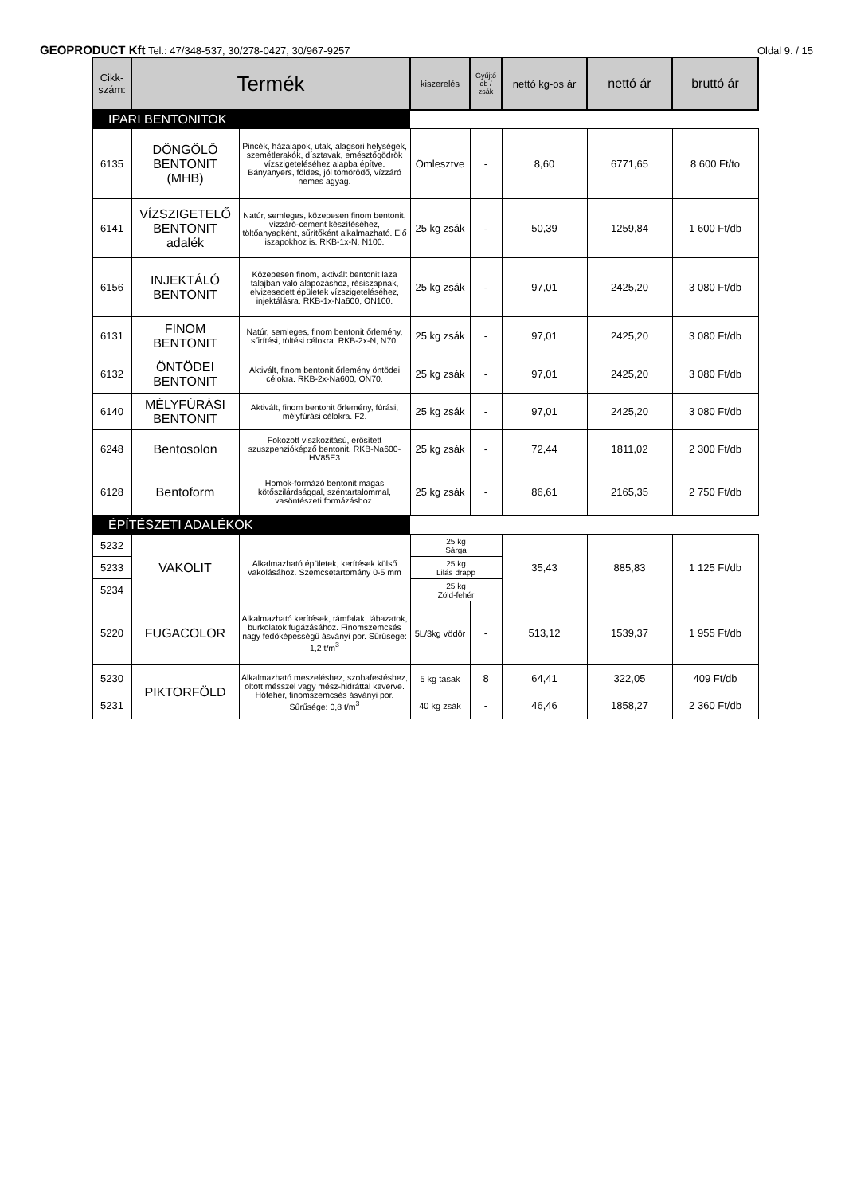GEOPRODUCT Kft Tel.: 47/348-537, 30/278-0427, 30/967-9257
Oldal 9. / 15
| Cikk- szám: | Termék | | kiszerelés | Gyűjtő db / zsák | nettó kg-os ár | nettó ár | bruttó ár |
| --- | --- | --- | --- | --- | --- | --- | --- |
| IPARI BENTONITOK | | | | | | | |
| 6135 | DÖNGÖLŐ BENTONIT (MHB) | Pincék, házalapok, utak, alagsori helységek, szemétlerakók, dísztavak, emésztőgödrök vízszigeteléséhez alapba építve. Bányanyers, földes, jól tömörödő, vízzáró nemes agyag. | Ömlesztve | - | 8,60 | 6771,65 | 8 600 Ft/to |
| 6141 | VÍZSZIGETELŐ BENTONIT adalék | Natúr, semleges, közepesen finom bentonit, vízzáró-cement készítéséhez, töltőanyagként, sűrítőként alkalmazható. Élő iszapokhoz is. RKB-1x-N, N100. | 25 kg zsák | - | 50,39 | 1259,84 | 1 600 Ft/db |
| 6156 | INJEKTÁLÓ BENTONIT | Közepesen finom, aktivált bentonit laza talajban való alapozáshoz, résiszapnak, elvizesedett épületek vízszigeteléséhez, injektálásra. RKB-1x-Na600, ON100. | 25 kg zsák | - | 97,01 | 2425,20 | 3 080 Ft/db |
| 6131 | FINOM BENTONIT | Natúr, semleges, finom bentonit őrlemény, sűrítési, töltési célokra. RKB-2x-N, N70. | 25 kg zsák | - | 97,01 | 2425,20 | 3 080 Ft/db |
| 6132 | ÖNTÖDEI BENTONIT | Aktivált, finom bentonit őrlemény öntödei célokra. RKB-2x-Na600, ON70. | 25 kg zsák | - | 97,01 | 2425,20 | 3 080 Ft/db |
| 6140 | MÉLYFÚRÁSI BENTONIT | Aktivált, finom bentonit őrlemény, fúrási, mélyfúrási célokra. F2. | 25 kg zsák | - | 97,01 | 2425,20 | 3 080 Ft/db |
| 6248 | Bentosolon | Fokozott viszkozitású, erősített szuszpenzióképző bentonit. RKB-Na600-HV85E3 | 25 kg zsák | - | 72,44 | 1811,02 | 2 300 Ft/db |
| 6128 | Bentoform | Homok-formázó bentonit magas kötőszilárdsággal, széntartalommal, vasöntészeti formázáshoz. | 25 kg zsák | - | 86,61 | 2165,35 | 2 750 Ft/db |
| ÉPÍTÉSZETI ADALÉKOK | | | | | | | |
| 5232 | VAKOLIT | Alkalmazható épületek, kerítések külső vakolásához. Szemcsetartomány 0-5 mm | 25 kg Sárga | | 35,43 | 885,83 | 1 125 Ft/db |
| 5233 | | | 25 kg Lilás drapp | | | | |
| 5234 | | | 25 kg Zöld-fehér | | | | |
| 5220 | FUGACOLOR | Alkalmazható kerítések, támfalak, lábazatok, burkolatok fugázásához. Finomszemcsés nagy fedőképességű ásványi por. Sűrűsége: 1,2 t/m<sup>3</sup> | 5L/3kg vödör | - | 513,12 | 1539,37 | 1 955 Ft/db |
| 5230 | PIKTORFÖLD | Alkalmazható meszeléshez, szobafestéshez, oltott mésszel vagy mész-hidráttal keverve. Hófehér, finomszemcsés ásványi por. Sűrűsége: 0,8 t/m<sup>3</sup> | 5 kg tasak | 8 | 64,41 | 322,05 | 409 Ft/db |
| 5231 | | | 40 kg zsák | - | 46,46 | 1858,27 | 2 360 Ft/db |